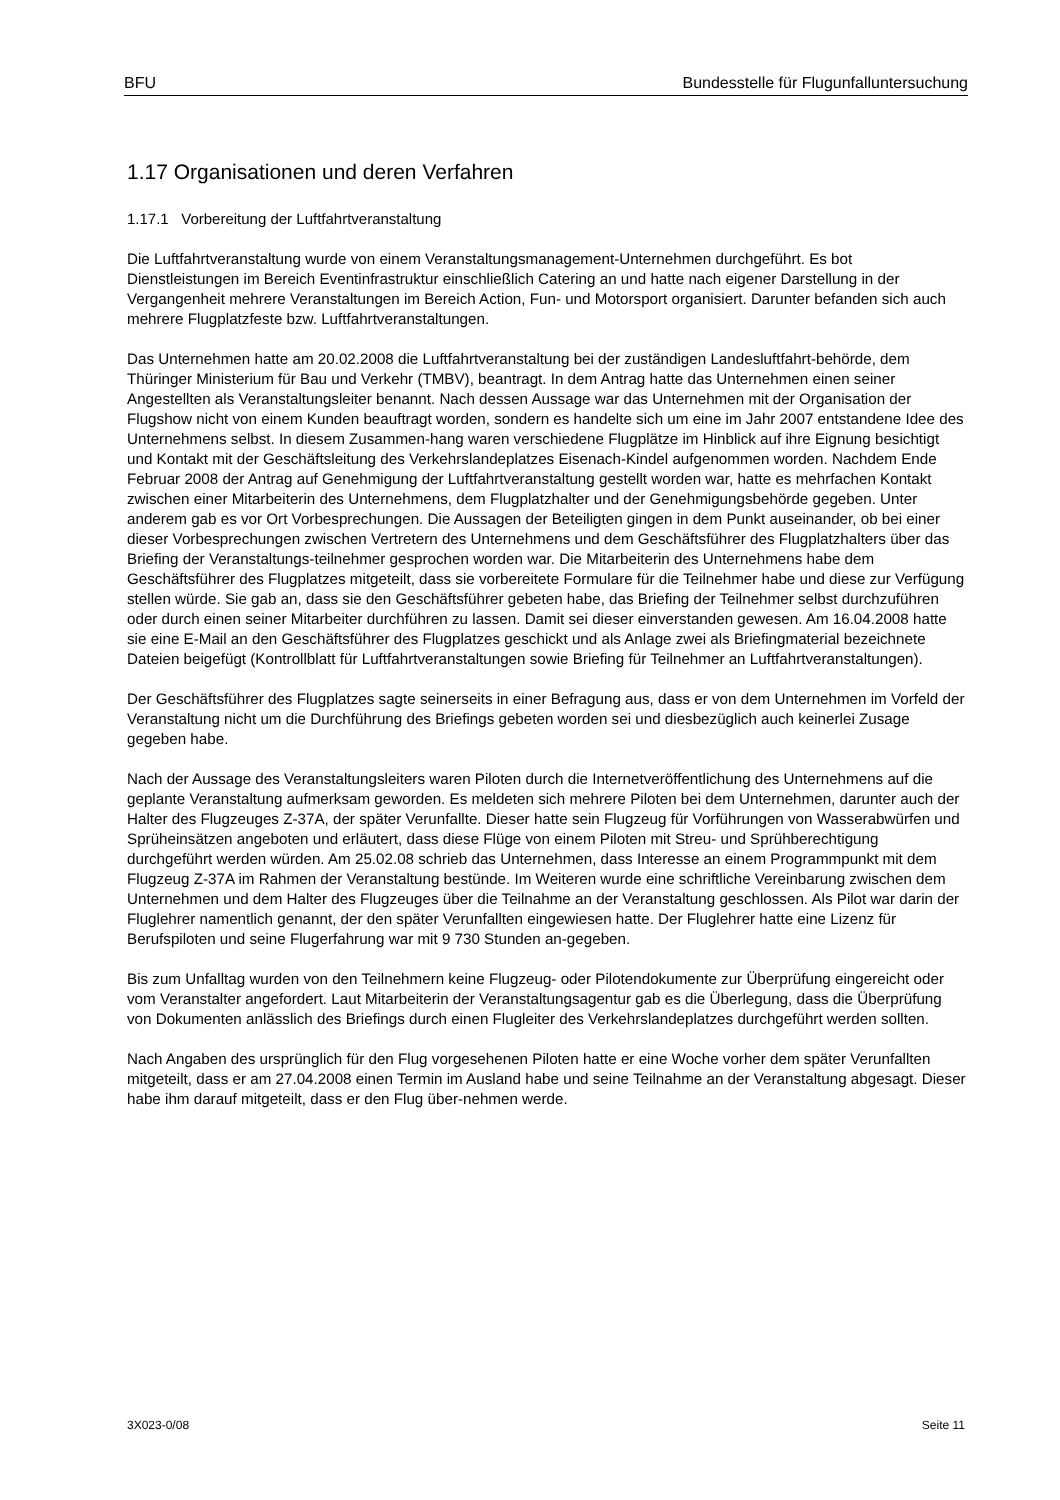BFU Bundesstelle für Flugunfalluntersuchung
1.17 Organisationen und deren Verfahren
1.17.1 Vorbereitung der Luftfahrtveranstaltung
Die Luftfahrtveranstaltung wurde von einem Veranstaltungsmanagement-Unternehmen durchgeführt. Es bot Dienstleistungen im Bereich Eventinfrastruktur einschließlich Catering an und hatte nach eigener Darstellung in der Vergangenheit mehrere Veranstaltungen im Bereich Action, Fun- und Motorsport organisiert. Darunter befanden sich auch mehrere Flugplatzfeste bzw. Luftfahrtveranstaltungen.
Das Unternehmen hatte am 20.02.2008 die Luftfahrtveranstaltung bei der zuständigen Landesluftfahrt-behörde, dem Thüringer Ministerium für Bau und Verkehr (TMBV), beantragt. In dem Antrag hatte das Unternehmen einen seiner Angestellten als Veranstaltungsleiter benannt. Nach dessen Aussage war das Unternehmen mit der Organisation der Flugshow nicht von einem Kunden beauftragt worden, sondern es handelte sich um eine im Jahr 2007 entstandene Idee des Unternehmens selbst. In diesem Zusammen-hang waren verschiedene Flugplätze im Hinblick auf ihre Eignung besichtigt und Kontakt mit der Geschäftsleitung des Verkehrslandeplatzes Eisenach-Kindel aufgenommen worden. Nachdem Ende Februar 2008 der Antrag auf Genehmigung der Luftfahrtveranstaltung gestellt worden war, hatte es mehrfachen Kontakt zwischen einer Mitarbeiterin des Unternehmens, dem Flugplatzhalter und der Genehmigungsbehörde gegeben. Unter anderem gab es vor Ort Vorbesprechungen. Die Aussagen der Beteiligten gingen in dem Punkt auseinander, ob bei einer dieser Vorbesprechungen zwischen Vertretern des Unternehmens und dem Geschäftsführer des Flugplatzhalters über das Briefing der Veranstaltungs-teilnehmer gesprochen worden war. Die Mitarbeiterin des Unternehmens habe dem Geschäftsführer des Flugplatzes mitgeteilt, dass sie vorbereitete Formulare für die Teilnehmer habe und diese zur Verfügung stellen würde. Sie gab an, dass sie den Geschäftsführer gebeten habe, das Briefing der Teilnehmer selbst durchzuführen oder durch einen seiner Mitarbeiter durchführen zu lassen. Damit sei dieser einverstanden gewesen. Am 16.04.2008 hatte sie eine E-Mail an den Geschäftsführer des Flugplatzes geschickt und als Anlage zwei als Briefingmaterial bezeichnete Dateien beigefügt (Kontrollblatt für Luftfahrtveranstaltungen sowie Briefing für Teilnehmer an Luftfahrtveranstaltungen).
Der Geschäftsführer des Flugplatzes sagte seinerseits in einer Befragung aus, dass er von dem Unternehmen im Vorfeld der Veranstaltung nicht um die Durchführung des Briefings gebeten worden sei und diesbezüglich auch keinerlei Zusage gegeben habe.
Nach der Aussage des Veranstaltungsleiters waren Piloten durch die Internetveröffentlichung des Unternehmens auf die geplante Veranstaltung aufmerksam geworden. Es meldeten sich mehrere Piloten bei dem Unternehmen, darunter auch der Halter des Flugzeuges Z-37A, der später Verunfallte. Dieser hatte sein Flugzeug für Vorführungen von Wasserabwürfen und Sprüheinsätzen angeboten und erläutert, dass diese Flüge von einem Piloten mit Streu- und Sprühberechtigung durchgeführt werden würden. Am 25.02.08 schrieb das Unternehmen, dass Interesse an einem Programmpunkt mit dem Flugzeug Z-37A im Rahmen der Veranstaltung bestünde. Im Weiteren wurde eine schriftliche Vereinbarung zwischen dem Unternehmen und dem Halter des Flugzeuges über die Teilnahme an der Veranstaltung geschlossen. Als Pilot war darin der Fluglehrer namentlich genannt, der den später Verunfallten eingewiesen hatte. Der Fluglehrer hatte eine Lizenz für Berufspiloten und seine Flugerfahrung war mit 9 730 Stunden an-gegeben.
Bis zum Unfalltag wurden von den Teilnehmern keine Flugzeug- oder Pilotendokumente zur Überprüfung eingereicht oder vom Veranstalter angefordert. Laut Mitarbeiterin der Veranstaltungsagentur gab es die Überlegung, dass die Überprüfung von Dokumenten anlässlich des Briefings durch einen Flugleiter des Verkehrslandeplatzes durchgeführt werden sollten.
Nach Angaben des ursprünglich für den Flug vorgesehenen Piloten hatte er eine Woche vorher dem später Verunfallten mitgeteilt, dass er am 27.04.2008 einen Termin im Ausland habe und seine Teilnahme an der Veranstaltung abgesagt. Dieser habe ihm darauf mitgeteilt, dass er den Flug über-nehmen werde.
3X023-0/08 Seite 11